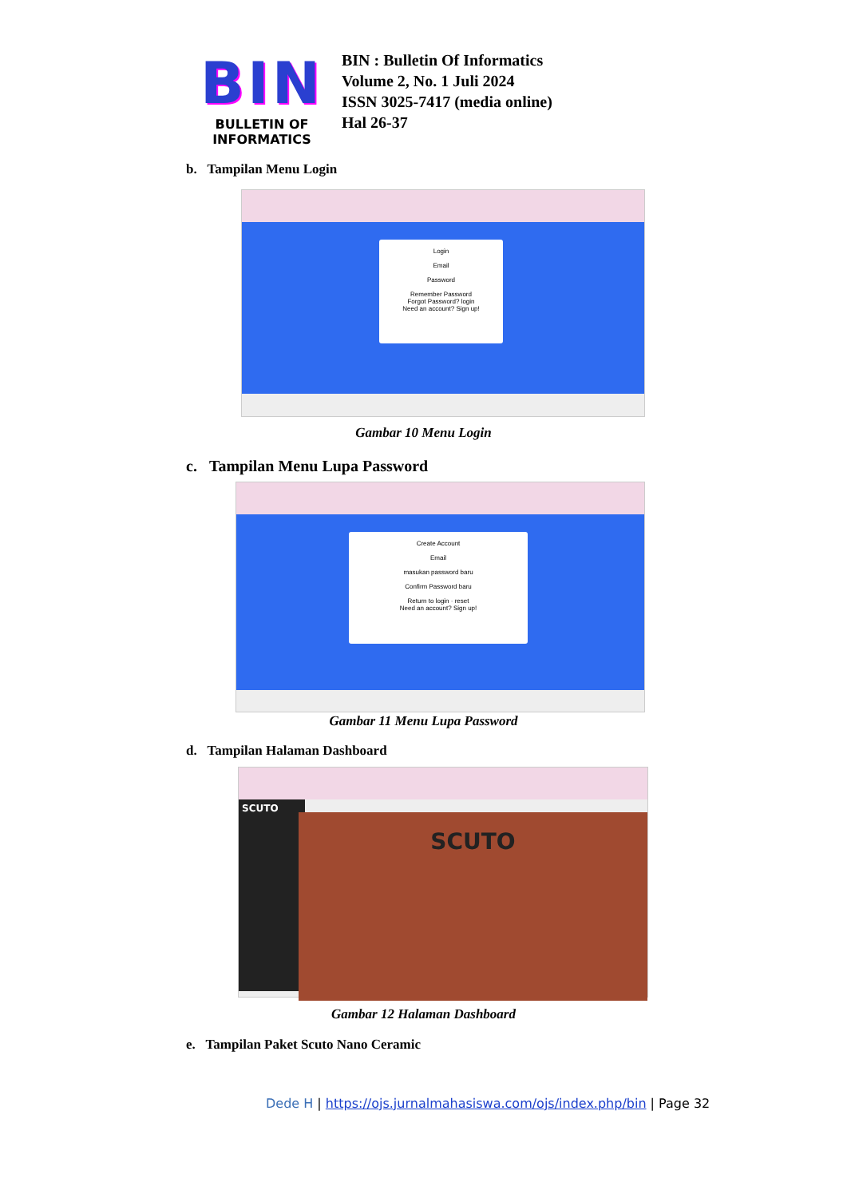BIN
BULLETIN OF INFORMATICS
BIN : Bulletin Of Informatics
Volume 2, No. 1 Juli 2024
ISSN 3025-7417 (media online)
Hal 26-37
b. Tampilan Menu Login
Login
Email
Password
Remember Password
Forgot Password? login
Need an account? Sign up!
Gambar 10 Menu Login
c. Tampilan Menu Lupa Password
Create Account
Email
masukan password baru
Confirm Password baru
Return to login · reset
Need an account? Sign up!
Gambar 11 Menu Lupa Password
d. Tampilan Halaman Dashboard
SCUTO
SCUTO
Gambar 12 Halaman Dashboard
e. Tampilan Paket Scuto Nano Ceramic
Dede H | https://ojs.jurnalmahasiswa.com/ojs/index.php/bin | Page 32